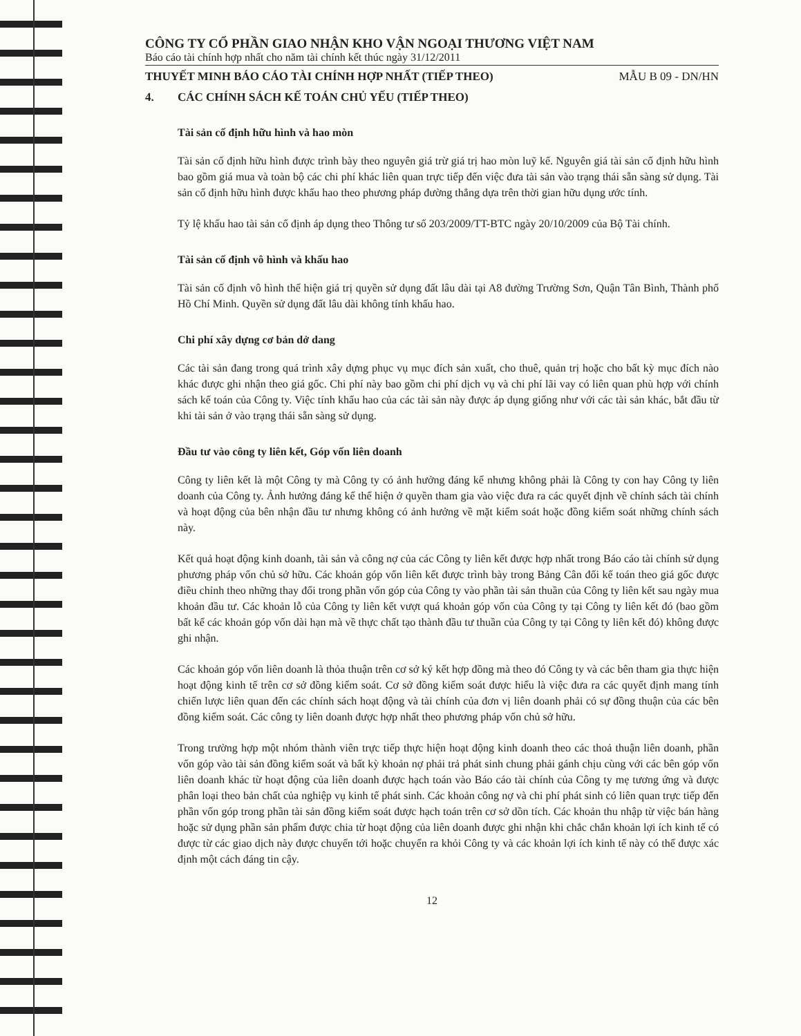CÔNG TY CỔ PHẦN GIAO NHẬN KHO VẬN NGOẠI THƯƠNG VIỆT NAM
Báo cáo tài chính hợp nhất cho năm tài chính kết thúc ngày 31/12/2011
THUYẾT MINH BÁO CÁO TÀI CHÍNH HỢP NHẤT (TIẾP THEO) MẪU B 09 - DN/HN
4. CÁC CHÍNH SÁCH KẾ TOÁN CHỦ YẾU (TIẾP THEO)
Tài sản cố định hữu hình và hao mòn
Tài sản cố định hữu hình được trình bày theo nguyên giá trừ giá trị hao mòn luỹ kế. Nguyên giá tài sản cố định hữu hình bao gồm giá mua và toàn bộ các chi phí khác liên quan trực tiếp đến việc đưa tài sản vào trạng thái sẵn sàng sử dụng. Tài sản cố định hữu hình được khấu hao theo phương pháp đường thẳng dựa trên thời gian hữu dụng ước tính.
Tỷ lệ khấu hao tài sản cố định áp dụng theo Thông tư số 203/2009/TT-BTC ngày 20/10/2009 của Bộ Tài chính.
Tài sản cố định vô hình và khấu hao
Tài sản cố định vô hình thể hiện giá trị quyền sử dụng đất lâu dài tại A8 đường Trường Sơn, Quận Tân Bình, Thành phố Hồ Chí Minh. Quyền sử dụng đất lâu dài không tính khấu hao.
Chi phí xây dựng cơ bản dở dang
Các tài sản đang trong quá trình xây dựng phục vụ mục đích sản xuất, cho thuê, quản trị hoặc cho bất kỳ mục đích nào khác được ghi nhận theo giá gốc. Chi phí này bao gồm chi phí dịch vụ và chi phí lãi vay có liên quan phù hợp với chính sách kế toán của Công ty. Việc tính khấu hao của các tài sản này được áp dụng giống như với các tài sản khác, bắt đầu từ khi tài sản ở vào trạng thái sẵn sàng sử dụng.
Đầu tư vào công ty liên kết, Góp vốn liên doanh
Công ty liên kết là một Công ty mà Công ty có ảnh hưởng đáng kể nhưng không phải là Công ty con hay Công ty liên doanh của Công ty. Ảnh hưởng đáng kể thể hiện ở quyền tham gia vào việc đưa ra các quyết định về chính sách tài chính và hoạt động của bên nhận đầu tư nhưng không có ảnh hưởng về mặt kiểm soát hoặc đồng kiểm soát những chính sách này.
Kết quả hoạt động kinh doanh, tài sản và công nợ của các Công ty liên kết được hợp nhất trong Báo cáo tài chính sử dụng phương pháp vốn chủ sở hữu. Các khoản góp vốn liên kết được trình bày trong Bảng Cân đối kế toán theo giá gốc được điều chỉnh theo những thay đổi trong phần vốn góp của Công ty vào phần tài sản thuần của Công ty liên kết sau ngày mua khoản đầu tư. Các khoản lỗ của Công ty liên kết vượt quá khoản góp vốn của Công ty tại Công ty liên kết đó (bao gồm bất kể các khoản góp vốn dài hạn mà về thực chất tạo thành đầu tư thuần của Công ty tại Công ty liên kết đó) không được ghi nhận.
Các khoản góp vốn liên doanh là thỏa thuận trên cơ sở ký kết hợp đồng mà theo đó Công ty và các bên tham gia thực hiện hoạt động kinh tế trên cơ sở đồng kiểm soát. Cơ sở đồng kiểm soát được hiểu là việc đưa ra các quyết định mang tính chiến lược liên quan đến các chính sách hoạt động và tài chính của đơn vị liên doanh phải có sự đồng thuận của các bên đồng kiểm soát. Các công ty liên doanh được hợp nhất theo phương pháp vốn chủ sở hữu.
Trong trường hợp một nhóm thành viên trực tiếp thực hiện hoạt động kinh doanh theo các thoả thuận liên doanh, phần vốn góp vào tài sản đồng kiểm soát và bất kỳ khoản nợ phải trả phát sinh chung phải gánh chịu cùng với các bên góp vốn liên doanh khác từ hoạt động của liên doanh được hạch toán vào Báo cáo tài chính của Công ty mẹ tương ứng và được phân loại theo bản chất của nghiệp vụ kinh tế phát sinh. Các khoản công nợ và chi phí phát sinh có liên quan trực tiếp đến phần vốn góp trong phần tài sản đồng kiểm soát được hạch toán trên cơ sở dồn tích. Các khoản thu nhập từ việc bán hàng hoặc sử dụng phần sản phẩm được chia từ hoạt động của liên doanh được ghi nhận khi chắc chắn khoản lợi ích kinh tế có được từ các giao dịch này được chuyển tới hoặc chuyển ra khỏi Công ty và các khoản lợi ích kinh tế này có thể được xác định một cách đáng tin cậy.
12